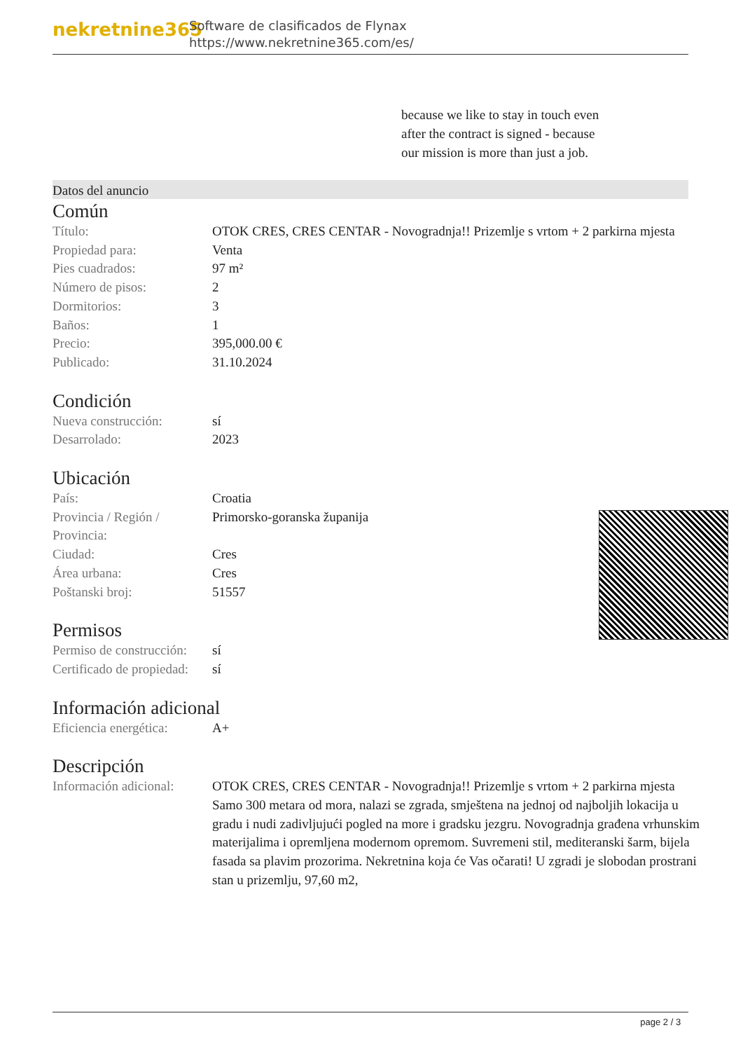nekretnine365
Software de clasificados de Flynax
https://www.nekretnine365.com/es/
because we like to stay in touch even after the contract is signed - because our mission is more than just a job.
Datos del anuncio
Común
| Título: | OTOK CRES, CRES CENTAR - Novogradnja!! Prizemlje s vrtom + 2 parkirna mjesta |
| Propiedad para: | Venta |
| Pies cuadrados: | 97 m² |
| Número de pisos: | 2 |
| Dormitorios: | 3 |
| Baños: | 1 |
| Precio: | 395,000.00 € |
| Publicado: | 31.10.2024 |
Condición
| Nueva construcción: | sí |
| Desarrolado: | 2023 |
Ubicación
| País: | Croatia |
| Provincia / Región / Provincia: | Primorsko-goranska županija |
| Ciudad: | Cres |
| Área urbana: | Cres |
| Poštanski broj: | 51557 |
Permisos
| Permiso de construcción: | sí |
| Certificado de propiedad: | sí |
Información adicional
| Eficiencia energética: | A+ |
Descripción
| Información adicional: | OTOK CRES, CRES CENTAR - Novogradnja!! Prizemlje s vrtom + 2 parkirna mjesta Samo 300 metara od mora, nalazi se zgrada, smještena na jednoj od najboljih lokacija u gradu i nudi zadivljujući pogled na more i gradsku jezgru. Novogradnja građena vrhunskim materijalima i opremljena modernom opremom. Suvremeni stil, mediteranski šarm, bijela fasada sa plavim prozorima. Nekretnina koja će Vas očarati! U zgradi je slobodan prostrani stan u prizemlju, 97,60 m2, |
page 2 / 3